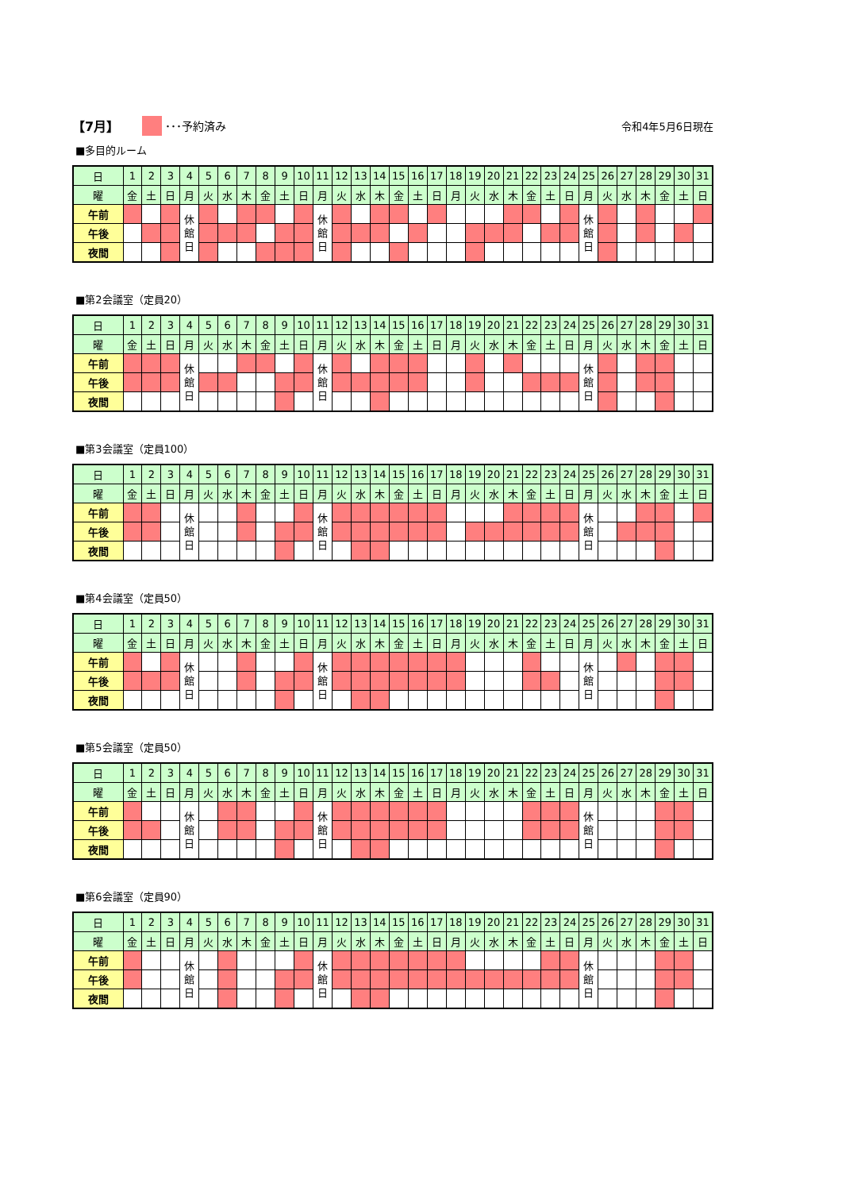【7月】 ･･･予約済み 令和4年5月6日現在
■多目的ルーム
| 日 | 1 | 2 | 3 | 4 | 5 | 6 | 7 | 8 | 9 | 10 | 11 | 12 | 13 | 14 | 15 | 16 | 17 | 18 | 19 | 20 | 21 | 22 | 23 | 24 | 25 | 26 | 27 | 28 | 29 | 30 | 31 |
| 曜 | 金 | 土 | 日 | 月 | 火 | 水 | 木 | 金 | 土 | 日 | 月 | 火 | 水 | 木 | 金 | 土 | 日 | 月 | 火 | 水 | 木 | 金 | 土 | 日 | 月 | 火 | 水 | 木 | 金 | 土 | 日 |
| 午前 | | | | 休 館 日 | | | | | | | 休 館 日 | | | | | | | | | | | | | | 休 館 日 | | | | | | |
| 午後 | | | | | | | | | | | | | | | | | | | | | | | | | | | | | | | |
| 夜間 | | | | | | | | | | | | | | | | | | | | | | | | | | | | | | | |
■第2会議室（定員20）
| 日 | 1 | 2 | 3 | 4 | 5 | 6 | 7 | 8 | 9 | 10 | 11 | 12 | 13 | 14 | 15 | 16 | 17 | 18 | 19 | 20 | 21 | 22 | 23 | 24 | 25 | 26 | 27 | 28 | 29 | 30 | 31 |
| 曜 | 金 | 土 | 日 | 月 | 火 | 水 | 木 | 金 | 土 | 日 | 月 | 火 | 水 | 木 | 金 | 土 | 日 | 月 | 火 | 水 | 木 | 金 | 土 | 日 | 月 | 火 | 水 | 木 | 金 | 土 | 日 |
| 午前 | | | | 休 館 日 | | | | | | | 休 館 日 | | | | | | | | | | | | | | 休 館 日 | | | | | | |
| 午後 | | | | | | | | | | | | | | | | | | | | | | | | | | | | | | | |
| 夜間 | | | | | | | | | | | | | | | | | | | | | | | | | | | | | | | |
■第3会議室（定員100）
| 日 | 1 | 2 | 3 | 4 | 5 | 6 | 7 | 8 | 9 | 10 | 11 | 12 | 13 | 14 | 15 | 16 | 17 | 18 | 19 | 20 | 21 | 22 | 23 | 24 | 25 | 26 | 27 | 28 | 29 | 30 | 31 |
| 曜 | 金 | 土 | 日 | 月 | 火 | 水 | 木 | 金 | 土 | 日 | 月 | 火 | 水 | 木 | 金 | 土 | 日 | 月 | 火 | 水 | 木 | 金 | 土 | 日 | 月 | 火 | 水 | 木 | 金 | 土 | 日 |
| 午前 | | | | 休 館 日 | | | | | | | 休 館 日 | | | | | | | | | | | | | | 休 館 日 | | | | | | |
| 午後 | | | | | | | | | | | | | | | | | | | | | | | | | | | | | | | |
| 夜間 | | | | | | | | | | | | | | | | | | | | | | | | | | | | | | | |
■第4会議室（定員50）
| 日 | 1 | 2 | 3 | 4 | 5 | 6 | 7 | 8 | 9 | 10 | 11 | 12 | 13 | 14 | 15 | 16 | 17 | 18 | 19 | 20 | 21 | 22 | 23 | 24 | 25 | 26 | 27 | 28 | 29 | 30 | 31 |
| 曜 | 金 | 土 | 日 | 月 | 火 | 水 | 木 | 金 | 土 | 日 | 月 | 火 | 水 | 木 | 金 | 土 | 日 | 月 | 火 | 水 | 木 | 金 | 土 | 日 | 月 | 火 | 水 | 木 | 金 | 土 | 日 |
| 午前 | | | | 休 館 日 | | | | | | | 休 館 日 | | | | | | | | | | | | | | 休 館 日 | | | | | | |
| 午後 | | | | | | | | | | | | | | | | | | | | | | | | | | | | | | | |
| 夜間 | | | | | | | | | | | | | | | | | | | | | | | | | | | | | | | |
■第5会議室（定員50）
| 日 | 1 | 2 | 3 | 4 | 5 | 6 | 7 | 8 | 9 | 10 | 11 | 12 | 13 | 14 | 15 | 16 | 17 | 18 | 19 | 20 | 21 | 22 | 23 | 24 | 25 | 26 | 27 | 28 | 29 | 30 | 31 |
| 曜 | 金 | 土 | 日 | 月 | 火 | 水 | 木 | 金 | 土 | 日 | 月 | 火 | 水 | 木 | 金 | 土 | 日 | 月 | 火 | 水 | 木 | 金 | 土 | 日 | 月 | 火 | 水 | 木 | 金 | 土 | 日 |
| 午前 | | | | 休 館 日 | | | | | | | 休 館 日 | | | | | | | | | | | | | | 休 館 日 | | | | | | |
| 午後 | | | | | | | | | | | | | | | | | | | | | | | | | | | | | | | |
| 夜間 | | | | | | | | | | | | | | | | | | | | | | | | | | | | | | | |
■第6会議室（定員90）
| 日 | 1 | 2 | 3 | 4 | 5 | 6 | 7 | 8 | 9 | 10 | 11 | 12 | 13 | 14 | 15 | 16 | 17 | 18 | 19 | 20 | 21 | 22 | 23 | 24 | 25 | 26 | 27 | 28 | 29 | 30 | 31 |
| 曜 | 金 | 土 | 日 | 月 | 火 | 水 | 木 | 金 | 土 | 日 | 月 | 火 | 水 | 木 | 金 | 土 | 日 | 月 | 火 | 水 | 木 | 金 | 土 | 日 | 月 | 火 | 水 | 木 | 金 | 土 | 日 |
| 午前 | | | | 休 館 日 | | | | | | | 休 館 日 | | | | | | | | | | | | | | 休 館 日 | | | | | | |
| 午後 | | | | | | | | | | | | | | | | | | | | | | | | | | | | | | | |
| 夜間 | | | | | | | | | | | | | | | | | | | | | | | | | | | | | | | |